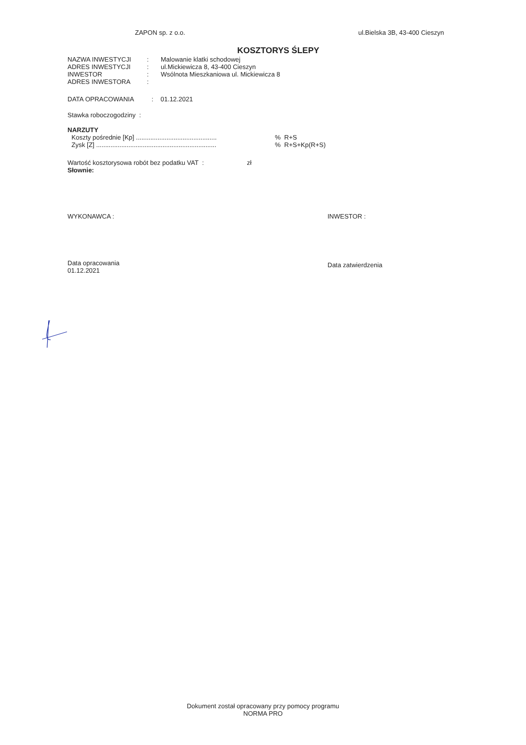ZAPON sp. z o.o. ul.Bielska 3B, 43-400 Cieszyn
KOSZTORYS ŚLEPY
| NAZWA INWESTYCJI | : | Malowanie klatki schodowej |
| ADRES INWESTYCJI | : | ul.Mickiewicza 8, 43-400 Cieszyn |
| INWESTOR | : | Wsólnota Mieszkaniowa ul. Mickiewicza 8 |
| ADRES INWESTORA | : | |
DATA OPRACOWANIA : 01.12.2021
Stawka roboczogodziny :
NARZUTY
Koszty pośrednie [Kp] .............................................% R+S
Zysk [Z] ...................................................................% R+S+Kp(R+S)
Wartość kosztorysowa robót bez podatku VAT : zł
Słownie:
WYKONAWCA : INWESTOR :
Data opracowania
01.12.2021 Data zatwierdzenia
Dokument został opracowany przy pomocy programu
NORMA PRO